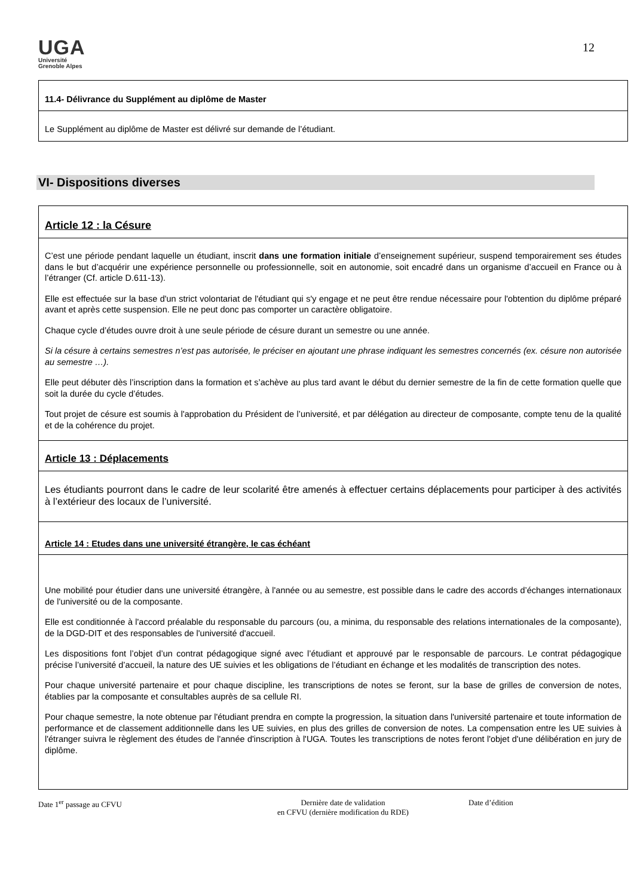UGA
Université
Grenoble Alpes
12
11.4- Délivrance du Supplément au diplôme de Master
Le Supplément au diplôme de Master est délivré sur demande de l’étudiant.
VI- Dispositions diverses
Article 12 : la Césure
C’est une période pendant laquelle un étudiant, inscrit dans une formation initiale d’enseignement supérieur, suspend temporairement ses études dans le but d’acquérir une expérience personnelle ou professionnelle, soit en autonomie, soit encadré dans un organisme d’accueil en France ou à l’étranger (Cf. article D.611-13).
Elle est effectuée sur la base d'un strict volontariat de l'étudiant qui s'y engage et ne peut être rendue nécessaire pour l'obtention du diplôme préparé avant et après cette suspension. Elle ne peut donc pas comporter un caractère obligatoire.
Chaque cycle d’études ouvre droit à une seule période de césure durant un semestre ou une année.
Si la césure à certains semestres n’est pas autorisée, le préciser en ajoutant une phrase indiquant les semestres concernés (ex. césure non autorisée au semestre …).
Elle peut débuter dès l’inscription dans la formation et s’achève au plus tard avant le début du dernier semestre de la fin de cette formation quelle que soit la durée du cycle d’études.
Tout projet de césure est soumis à l'approbation du Président de l’université, et par délégation au directeur de composante, compte tenu de la qualité et de la cohérence du projet.
Article 13 : Déplacements
Les étudiants pourront dans le cadre de leur scolarité être amenés à effectuer certains déplacements pour participer à des activités à l’extérieur des locaux de l’université.
Article 14 : Etudes dans une université étrangère, le cas échéant
Une mobilité pour étudier dans une université étrangère, à l'année ou au semestre, est possible dans le cadre des accords d’échanges internationaux de l'université ou de la composante.
Elle est conditionnée à l'accord préalable du responsable du parcours (ou, a minima, du responsable des relations internationales de la composante), de la DGD-DIT et des responsables de l'université d'accueil.
Les dispositions font l’objet d’un contrat pédagogique signé avec l’étudiant et approuvé par le responsable de parcours. Le contrat pédagogique précise l’université d’accueil, la nature des UE suivies et les obligations de l’étudiant en échange et les modalités de transcription des notes.
Pour chaque université partenaire et pour chaque discipline, les transcriptions de notes se feront, sur la base de grilles de conversion de notes, établies par la composante et consultables auprès de sa cellule RI.
Pour chaque semestre, la note obtenue par l'étudiant prendra en compte la progression, la situation dans l'université partenaire et toute information de performance et de classement additionnelle dans les UE suivies, en plus des grilles de conversion de notes. La compensation entre les UE suivies à l'étranger suivra le règlement des études de l'année d'inscription à l'UGA. Toutes les transcriptions de notes feront l'objet d'une délibération en jury de diplôme.
Date 1<sup>er</sup> passage au CFVU Dernière date de validation
en CFVU (dernière modification du RDE)
Date d’édition